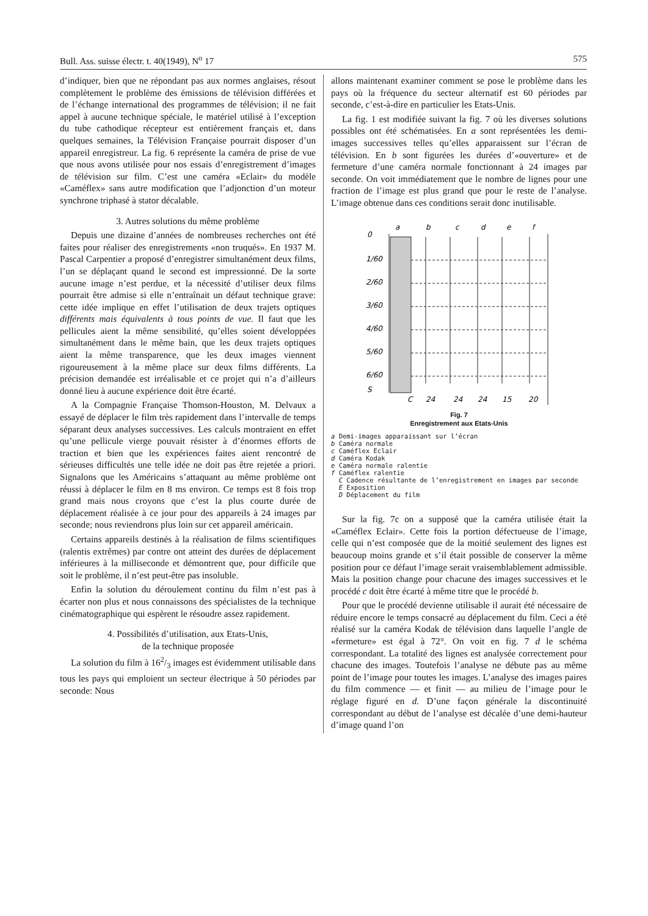Bull. Ass. suisse électr. t. 40(1949), N<sup>o</sup> 17 575
d’indiquer, bien que ne répondant pas aux normes anglaises, résout complètement le problème des émissions de télévision différées et de l’échange international des programmes de télévision; il ne fait appel à aucune technique spéciale, le matériel utilisé à l’exception du tube cathodique récepteur est entièrement français et, dans quelques semaines, la Télévision Française pourrait disposer d’un appareil enregistreur. La fig. 6 représente la caméra de prise de vue que nous avons utilisée pour nos essais d’enregistrement d’images de télévision sur film. C’est une caméra «Eclair» du modèle «Caméflex» sans autre modification que l’adjonction d’un moteur synchrone triphasé à stator décalable.
3. Autres solutions du même problème
Depuis une dizaine d’années de nombreuses recherches ont été faites pour réaliser des enregistrements «non truqués». En 1937 M. Pascal Carpentier a proposé d’enregistrer simultanément deux films, l’un se déplaçant quand le second est impressionné. De la sorte aucune image n’est perdue, et la nécessité d’utiliser deux films pourrait être admise si elle n’entraînait un défaut technique grave: cette idée implique en effet l’utilisation de deux trajets optiques différents mais équivalents à tous points de vue. Il faut que les pellicules aient la même sensibilité, qu’elles soient développées simultanément dans le même bain, que les deux trajets optiques aient la même transparence, que les deux images viennent rigoureusement à la même place sur deux films différents. La précision demandée est irréalisable et ce projet qui n’a d’ailleurs donné lieu à aucune expérience doit être écarté.
A la Compagnie Française Thomson-Houston, M. Delvaux a essayé de déplacer le film très rapidement dans l’intervalle de temps séparant deux analyses successives. Les calculs montraient en effet qu’une pellicule vierge pouvait résister à d’énormes efforts de traction et bien que les expériences faites aient rencontré de sérieuses difficultés une telle idée ne doit pas être rejetée a priori. Signalons que les Américains s’attaquant au même problème ont réussi à déplacer le film en 8 ms environ. Ce temps est 8 fois trop grand mais nous croyons que c’est la plus courte durée de déplacement réalisée à ce jour pour des appareils à 24 images par seconde; nous reviendrons plus loin sur cet appareil américain.
Certains appareils destinés à la réalisation de films scientifiques (ralentis extrêmes) par contre ont atteint des durées de déplacement inférieures à la milliseconde et démontrent que, pour difficile que soit le problème, il n’est peut-être pas insoluble.
Enfin la solution du déroulement continu du film n’est pas à écarter non plus et nous connaissons des spécialistes de la technique cinématographique qui espèrent le résoudre assez rapidement.
4. Possibilités d’utilisation, aux Etats-Unis,
de la technique proposée
La solution du film à 162/3 images est évidemment utilisable dans tous les pays qui emploient un secteur électrique à 50 périodes par seconde: Nous
allons maintenant examiner comment se pose le problème dans les pays où la fréquence du secteur alternatif est 60 périodes par seconde, c’est-à-dire en particulier les Etats-Unis.
La fig. 1 est modifiée suivant la fig. 7 où les diverses solutions possibles ont été schématisées. En a sont représentées les demi-images successives telles qu’elles apparaissent sur l’écran de télévision. En b sont figurées les durées d’«ouverture» et de fermeture d’une caméra normale fonctionnant à 24 images par seconde. On voit immédiatement que le nombre de lignes pour une fraction de l’image est plus grand que pour le reste de l’analyse. L’image obtenue dans ces conditions serait donc inutilisable.
a
b
c
d
e
f
0
1/60
2/60
3/60
4/60
5/60
6/60
S
C
24
24
24
15
20
Fig. 7
Enregistrement aux Etats-Unis
a Demi-images apparaissant sur l’écran
b Caméra normale
c Caméflex Eclair
d Caméra Kodak
e Caméra normale ralentie
f Caméflex ralentie
C Cadence résultante de l’enregistrement en images par seconde
E Exposition
D Déplacement du film
Sur la fig. 7c on a supposé que la caméra utilisée était la «Caméflex Eclair». Cette fois la portion défectueuse de l’image, celle qui n’est composée que de la moitié seulement des lignes est beaucoup moins grande et s’il était possible de conserver la même position pour ce défaut l’image serait vraisemblablement admissible. Mais la position change pour chacune des images successives et le procédé c doit être écarté à même titre que le procédé b.
Pour que le procédé devienne utilisable il aurait été nécessaire de réduire encore le temps consacré au déplacement du film. Ceci a été réalisé sur la caméra Kodak de télévision dans laquelle l’angle de «fermeture» est égal à 72°. On voit en fig. 7 d le schéma correspondant. La totalité des lignes est analysée correctement pour chacune des images. Toutefois l’analyse ne débute pas au même point de l’image pour toutes les images. L’analyse des images paires du film commence — et finit — au milieu de l’image pour le réglage figuré en d. D’une façon générale la discontinuité correspondant au début de l’analyse est décalée d’une demi-hauteur d’image quand l’on